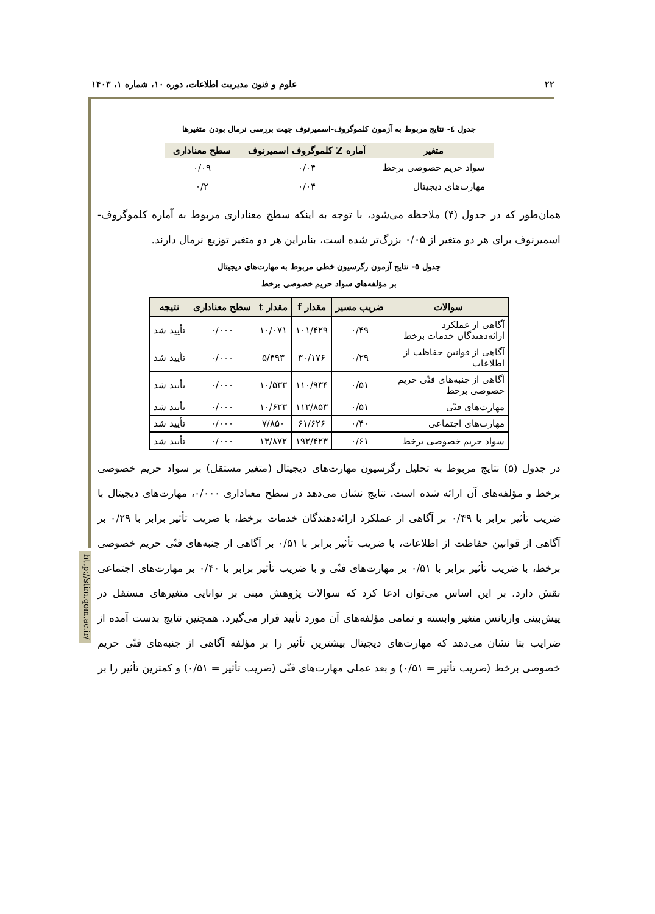۲۲ علوم و فنون مدیریت اطلاعات، دوره ۱۰، شماره ۱، ۱۴۰۳
http://stim.qom.ac.ir/
جدول ٤- نتایج مربوط به آزمون کلموگروف-اسمیرنوف جهت بررسی نرمال بودن متغیرها
| متغیر | آماره Z کلموگروف اسمیرنوف | سطح معناداری |
| --- | --- | --- |
| سواد حریم خصوصی برخط | ۰/۰۴ | ۰/۰۹ |
| مهارت‌های دیجیتال | ۰/۰۴ | ۰/۲ |
همان‌طور که در جدول (۴) ملاحظه می‌شود، با توجه به اینکه سطح معناداری مربوط به آماره کلموگروف- اسمیرنوف برای هر دو متغیر از ۰/۰۵ بزرگ‌تر شده است، بنابراین هر دو متغیر توزیع نرمال دارند.
جدول ٥- نتایج آزمون رگرسیون خطی مربوط به مهارت‌های دیجیتال
بر مؤلفه‌های سواد حریم خصوصی برخط
| سوالات | ضریب مسیر | مقدار f | مقدار t | سطح معناداری | نتیجه |
| --- | --- | --- | --- | --- | --- |
| آگاهی از عملکرد ارائه‌دهندگان خدمات برخط | ۰/۴۹ | ۱۰۱/۴۲۹ | ۱۰/۰۷۱ | ۰/۰۰۰ | تأیید شد |
| آگاهی از قوانین حفاظت از اطلاعات | ۰/۲۹ | ۳۰/۱۷۶ | ۵/۴۹۳ | ۰/۰۰۰ | تأیید شد |
| آگاهی از جنبه‌های فنّی حریم خصوصی برخط | ۰/۵۱ | ۱۱۰/۹۳۴ | ۱۰/۵۳۳ | ۰/۰۰۰ | تأیید شد |
| مهارت‌های فنّی | ۰/۵۱ | ۱۱۲/۸۵۳ | ۱۰/۶۲۳ | ۰/۰۰۰ | تأیید شد |
| مهارت‌های اجتماعی | ۰/۴۰ | ۶۱/۶۲۶ | ۷/۸۵۰ | ۰/۰۰۰ | تأیید شد |
| سواد حریم خصوصی برخط | ۰/۶۱ | ۱۹۲/۴۲۳ | ۱۳/۸۷۲ | ۰/۰۰۰ | تأیید شد |
در جدول (۵) نتایج مربوط به تحلیل رگرسیون مهارت‌های دیجیتال (متغیر مستقل) بر سواد حریم خصوصی برخط و مؤلفه‌های آن ارائه شده است. نتایج نشان می‌دهد در سطح معناداری ۰/۰۰۰، مهارت‌های دیجیتال با ضریب تأثیر برابر با ۰/۴۹ بر آگاهی از عملکرد ارائه‌دهندگان خدمات برخط، با ضریب تأثیر برابر با ۰/۲۹ بر آگاهی از قوانین حفاظت از اطلاعات، با ضریب تأثیر برابر با ۰/۵۱ بر آگاهی از جنبه‌های فنّی حریم خصوصی برخط، با ضریب تأثیر برابر با ۰/۵۱ بر مهارت‌های فنّی و با ضریب تأثیر برابر با ۰/۴۰ بر مهارت‌های اجتماعی نقش دارد. بر این اساس می‌توان ادعا کرد که سوالات پژوهش مبنی بر توانایی متغیرهای مستقل در پیش‌بینی واریانس متغیر وابسته و تمامی مؤلفه‌های آن مورد تأیید قرار می‌گیرد. همچنین نتایج بدست آمده از ضرایب بتا نشان می‌دهد که مهارت‌های دیجیتال بیشترین تأثیر را بر مؤلفه آگاهی از جنبه‌های فنّی حریم خصوصی برخط (ضریب تأثیر = ۰/۵۱) و بعد عملی مهارت‌های فنّی (ضریب تأثیر = ۰/۵۱) و کمترین تأثیر را بر